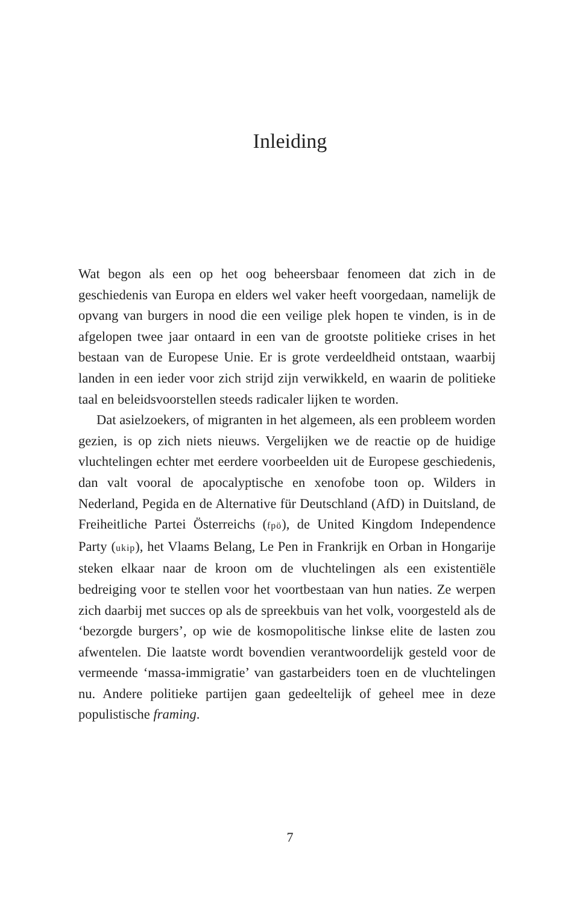Inleiding
Wat begon als een op het oog beheersbaar fenomeen dat zich in de geschiedenis van Europa en elders wel vaker heeft voorgedaan, namelijk de opvang van burgers in nood die een veilige plek hopen te vinden, is in de afgelopen twee jaar ontaard in een van de grootste politieke crises in het bestaan van de Europese Unie. Er is grote verdeeldheid ontstaan, waarbij landen in een ieder voor zich strijd zijn verwikkeld, en waarin de politieke taal en beleidsvoorstellen steeds radicaler lijken te worden.
Dat asielzoekers, of migranten in het algemeen, als een probleem worden gezien, is op zich niets nieuws. Vergelijken we de reactie op de huidige vluchtelingen echter met eerdere voorbeelden uit de Europese geschiedenis, dan valt vooral de apocalyptische en xenofobe toon op. Wilders in Nederland, Pegida en de Alternative für Deutschland (AfD) in Duitsland, de Freiheitliche Partei Österreichs (fpö), de United Kingdom Independence Party (ukip), het Vlaams Belang, Le Pen in Frankrijk en Orban in Hongarije steken elkaar naar de kroon om de vluchtelingen als een existentiële bedreiging voor te stellen voor het voortbestaan van hun naties. Ze werpen zich daarbij met succes op als de spreekbuis van het volk, voorgesteld als de ‘bezorgde burgers’, op wie de kosmopolitische linkse elite de lasten zou afwentelen. Die laatste wordt bovendien verantwoordelijk gesteld voor de vermeende ‘massa-immigratie’ van gastarbeiders toen en de vluchtelingen nu. Andere politieke partijen gaan gedeeltelijk of geheel mee in deze populistische framing.
7